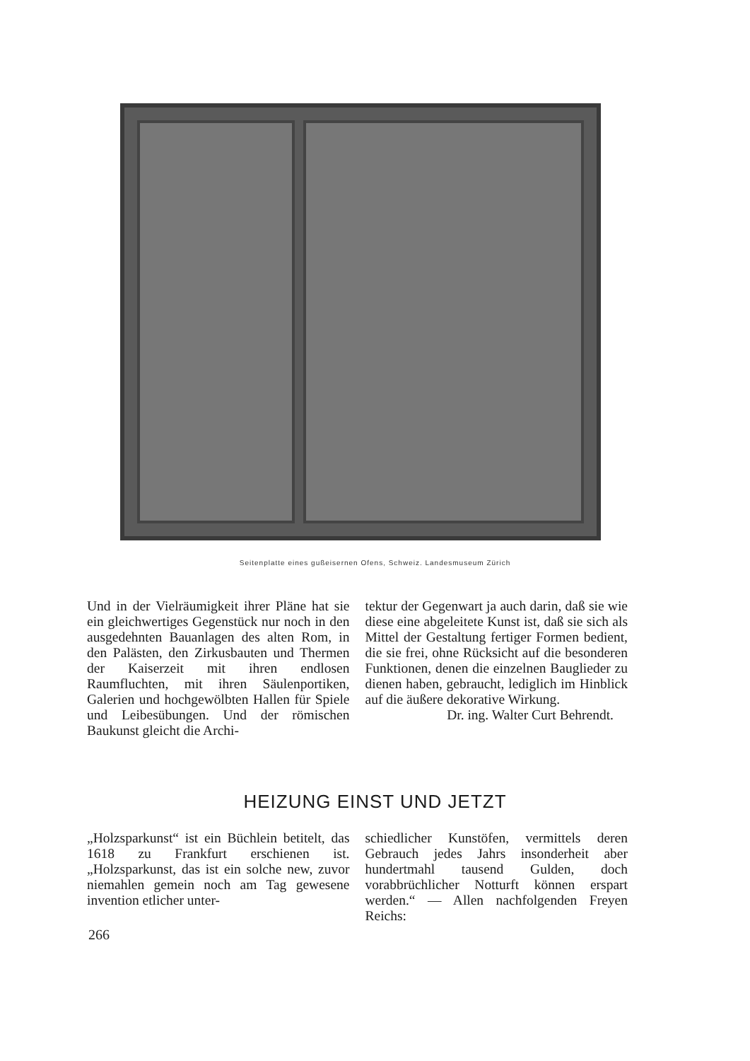Seitenplatte eines gußeisernen Ofens, Schweiz. Landesmuseum Zürich
Und in der Vielräumigkeit ihrer Pläne hat sie ein gleichwertiges Gegenstück nur noch in den ausgedehnten Bauanlagen des alten Rom, in den Palästen, den Zirkusbauten und Thermen der Kaiserzeit mit ihren endlosen Raumfluchten, mit ihren Säulenportiken, Galerien und hochgewölbten Hallen für Spiele und Leibesübungen. Und der römischen Baukunst gleicht die Archi-
tektur der Gegenwart ja auch darin, daß sie wie diese eine abgeleitete Kunst ist, daß sie sich als Mittel der Gestaltung fertiger Formen bedient, die sie frei, ohne Rücksicht auf die besonderen Funktionen, denen die einzelnen Bauglieder zu dienen haben, gebraucht, lediglich im Hinblick auf die äußere dekorative Wirkung.
Dr. ing. Walter Curt Behrendt.
HEIZUNG EINST UND JETZT
„Holzsparkunst“ ist ein Büchlein betitelt, das 1618 zu Frankfurt erschienen ist. „Holzsparkunst, das ist ein solche new, zuvor niemahlen gemein noch am Tag gewesene invention etlicher unter-
schiedlicher Kunstöfen, vermittels deren Gebrauch jedes Jahrs insonderheit aber hundertmahl tausend Gulden, doch vorabbrüchlicher Notturft können erspart werden.“ — Allen nachfolgenden Freyen Reichs:
266